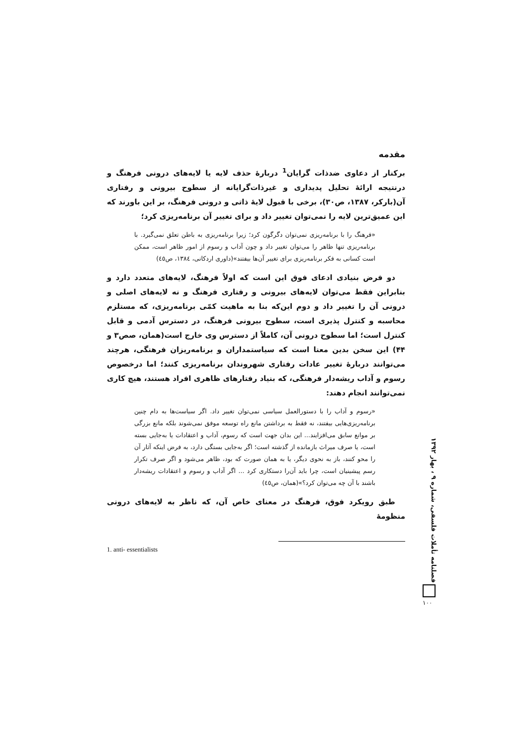مقدمه
برکنار از دعاوی ضدذات گرایان<sup>1</sup> دربارۀ حذف لایه یا لایه‌های درونی فرهنگ و درنتیجه ارائۀ تحلیل پدیداری و غیرذات‌گرایانه از سطوح بیرونی و رفتاری آن(بارکر، ۱۳۸۷، ص۳۰)، برخی با قبول لایۀ ذاتی و درونی فرهنگ، بر این باورند که این عمیق‌ترین لایه را نمی‌توان تغییر داد و برای تغییر آن برنامه‌ریزی کرد؛
«فرهنگ را با برنامه‌ریزی نمی‌توان دگرگون کرد؛ زیرا برنامه‌ریزی به باطن تعلق نمی‌گیرد. با برنامه‌ریزی تنها ظاهر را می‌توان تغییر داد و چون آداب و رسوم از امور ظاهر است، ممکن است کسانی به فکر برنامه‌ریزی برای تغییر آن‌ها بیفتند»(داوری اردکانی، ۱۳۸٤، ص٤٥)
دو فرض بنیادی ادعای فوق این است که اولاً فرهنگ، لایه‌های متعدد دارد و بنابراین فقط می‌توان لایه‌های بیرونی و رفتاری فرهنگ و نه لایه‌های اصلی و درونی آن را تغییر داد و دوم این‌که بنا به ماهیت کمّی برنامه‌ریزی، که مستلزم محاسبه و کنترل پذیری است، سطوح بیرونی فرهنگ، در دسترس آدمی و قابل کنترل است؛ اما سطوح درونی آن، کاملاً از دسترس وی خارج است(همان، صص۳ و ۴۴) این سخن بدین معنا است که سیاستمداران و برنامه‌ریزان فرهنگی، هرچند می‌توانند دربارۀ تغییر عادات رفتاری شهروندان برنامه‌ریزی کنند؛ اما درخصوص رسوم و آداب ریشه‌دار فرهنگی، که بنیاد رفتارهای ظاهری افراد هستند، هیچ کاری نمی‌توانند انجام دهند:
«رسوم و آداب را با دستورالعمل سیاسی نمی‌توان تغییر داد. اگر سیاست‌ها به دام چنین برنامه‌ریزی‌هایی بیفتند، نه فقط به برداشتن مانع راه توسعه موفق نمی‌شوند بلکه مانع بزرگی بر موانع سابق می‌افزایند... این بدان جهت است که رسوم، آداب و اعتقادات یا به‌جایی بسته است، یا صرف میراث بازمانده از گذشته است؛ اگر به‌جایی بستگی دارد، به فرض اینکه آثار آن را محو کنند، باز به نحوی دیگر، یا به همان صورت که بود، ظاهر می‌شود و اگر صرف تکرار رسم پیشینیان است، چرا باید آن‌را دستکاری کرد ... اگر آداب و رسوم و اعتقادات ریشه‌دار باشند با آن چه می‌توان کرد؟»(همان، ص٤٥)
طبق رویکرد فوق، فرهنگ در معنای خاص آن، که ناظر به لایه‌های درونی منظومۀ
1. anti- essentialists
فصلنامه تأملات فلسفی، شماره ۹ ، بهار ۱۳۹۲
۱۰۰